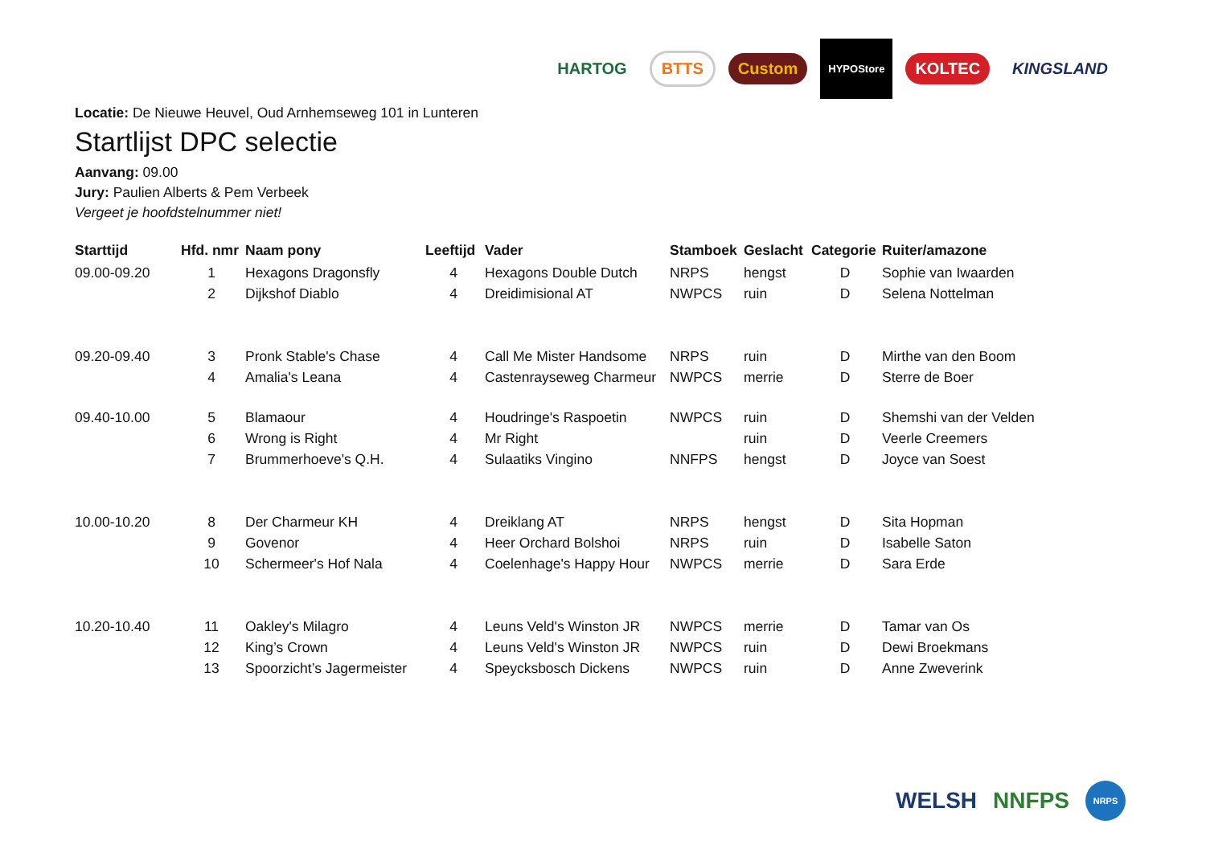HARTOG BTTS Custom HYPOStore KOLTEC KINGSLAND
Locatie: De Nieuwe Heuvel, Oud Arnhemseweg 101 in Lunteren
Startlijst DPC selectie
Aanvang: 09.00
Jury: Paulien Alberts & Pem Verbeek
Vergeet je hoofdstelnummer niet!
| Starttijd | Hfd. nmr | Naam pony | Leeftijd | Vader | Stamboek | Geslacht | Categorie | Ruiter/amazone |
| --- | --- | --- | --- | --- | --- | --- | --- | --- |
| 09.00-09.20 | 1 | Hexagons Dragonsfly | 4 | Hexagons Double Dutch | NRPS | hengst | D | Sophie van Iwaarden |
| | 2 | Dijkshof Diablo | 4 | Dreidimisional AT | NWPCS | ruin | D | Selena Nottelman |
| 09.20-09.40 | 3 | Pronk Stable's Chase | 4 | Call Me Mister Handsome | NRPS | ruin | D | Mirthe van den Boom |
| | 4 | Amalia's Leana | 4 | Castenrayseweg Charmeur | NWPCS | merrie | D | Sterre de Boer |
| 09.40-10.00 | 5 | Blamaour | 4 | Houdringe's Raspoetin | NWPCS | ruin | D | Shemshi van der Velden |
| | 6 | Wrong is Right | 4 | Mr Right | | ruin | D | Veerle Creemers |
| | 7 | Brummerhoeve's Q.H. | 4 | Sulaatiks Vingino | NNFPS | hengst | D | Joyce van Soest |
| 10.00-10.20 | 8 | Der Charmeur KH | 4 | Dreiklang AT | NRPS | hengst | D | Sita Hopman |
| | 9 | Govenor | 4 | Heer Orchard Bolshoi | NRPS | ruin | D | Isabelle Saton |
| | 10 | Schermeer's Hof Nala | 4 | Coelenhage's Happy Hour | NWPCS | merrie | D | Sara Erde |
| 10.20-10.40 | 11 | Oakley's Milagro | 4 | Leuns Veld's Winston JR | NWPCS | merrie | D | Tamar van Os |
| | 12 | King’s Crown | 4 | Leuns Veld's Winston JR | NWPCS | ruin | D | Dewi Broekmans |
| | 13 | Spoorzicht’s Jagermeister | 4 | Speycksbosch Dickens | NWPCS | ruin | D | Anne Zweverink |
WELSH NNFPS NRPS